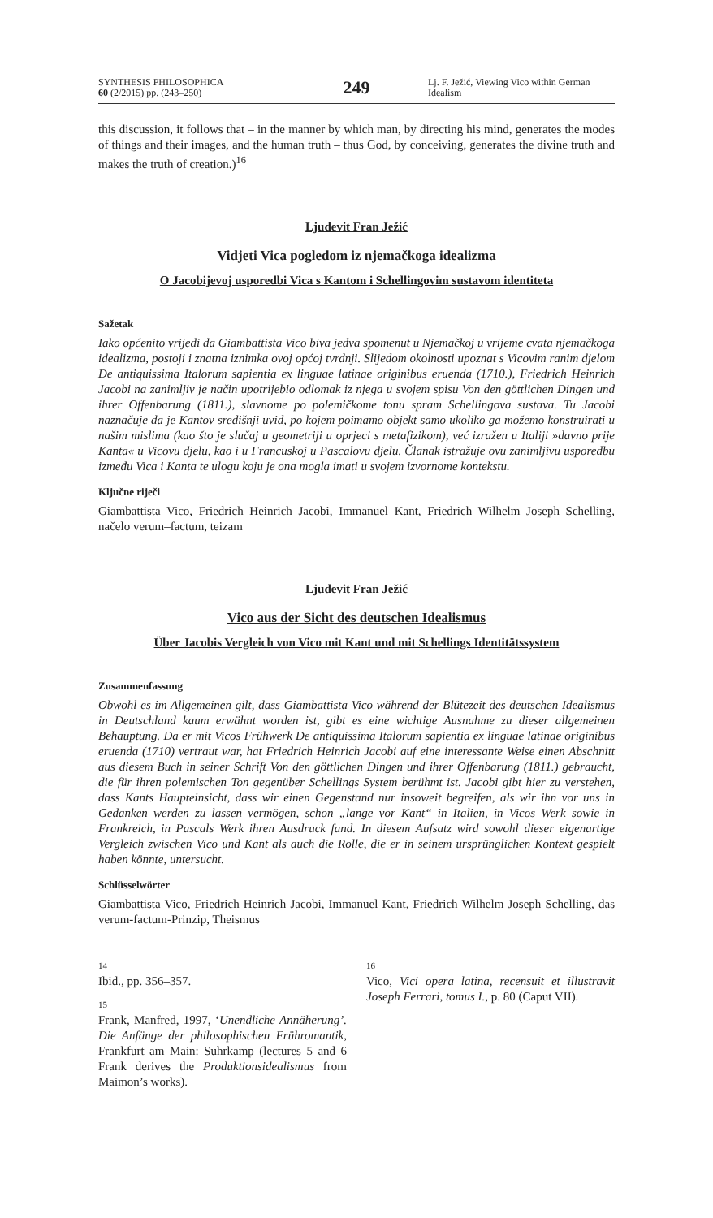SYNTHESIS PHILOSOPHICA
60 (2/2015) pp. (243–250)
249
Lj. F. Ježić, Viewing Vico within German Idealism
this discussion, it follows that – in the manner by which man, by directing his mind, generates the modes of things and their images, and the human truth – thus God, by conceiving, generates the divine truth and makes the truth of creation.)<sup>16</sup>
Ljudevit Fran Ježić
Vidjeti Vica pogledom iz njemačkoga idealizma
O Jacobijevoj usporedbi Vica s Kantom i Schellingovim sustavom identiteta
Sažetak
Iako općenito vrijedi da Giambattista Vico biva jedva spomenut u Njemačkoj u vrijeme cvata njemačkoga idealizma, postoji i znatna iznimka ovoj općoj tvrdnji. Slijedom okolnosti upoznat s Vicovim ranim djelom De antiquissima Italorum sapientia ex linguae latinae originibus eruenda (1710.), Friedrich Heinrich Jacobi na zanimljiv je način upotrijebio odlomak iz njega u svojem spisu Von den göttlichen Dingen und ihrer Offenbarung (1811.), slavnome po polemičkome tonu spram Schellingova sustava. Tu Jacobi naznačuje da je Kantov središnji uvid, po kojem poimamo objekt samo ukoliko ga možemo konstruirati u našim mislima (kao što je slučaj u geometriji u oprjeci s metafizikom), već izražen u Italiji »davno prije Kanta« u Vicovu djelu, kao i u Francuskoj u Pascalovu djelu. Članak istražuje ovu zanimljivu usporedbu između Vica i Kanta te ulogu koju je ona mogla imati u svojem izvornome kontekstu.
Ključne riječi
Giambattista Vico, Friedrich Heinrich Jacobi, Immanuel Kant, Friedrich Wilhelm Joseph Schelling, načelo verum–factum, teizam
Ljudevit Fran Ježić
Vico aus der Sicht des deutschen Idealismus
Über Jacobis Vergleich von Vico mit Kant und mit Schellings Identitätssystem
Zusammenfassung
Obwohl es im Allgemeinen gilt, dass Giambattista Vico während der Blütezeit des deutschen Idealismus in Deutschland kaum erwähnt worden ist, gibt es eine wichtige Ausnahme zu dieser allgemeinen Behauptung. Da er mit Vicos Frühwerk De antiquissima Italorum sapientia ex linguae latinae originibus eruenda (1710) vertraut war, hat Friedrich Heinrich Jacobi auf eine interessante Weise einen Abschnitt aus diesem Buch in seiner Schrift Von den göttlichen Dingen und ihrer Offenbarung (1811.) gebraucht, die für ihren polemischen Ton gegenüber Schellings System berühmt ist. Jacobi gibt hier zu verstehen, dass Kants Haupteinsicht, dass wir einen Gegenstand nur insoweit begreifen, als wir ihn vor uns in Gedanken werden zu lassen vermögen, schon „lange vor Kant“ in Italien, in Vicos Werk sowie in Frankreich, in Pascals Werk ihren Ausdruck fand. In diesem Aufsatz wird sowohl dieser eigenartige Vergleich zwischen Vico und Kant als auch die Rolle, die er in seinem ursprünglichen Kontext gespielt haben könnte, untersucht.
Schlüsselwörter
Giambattista Vico, Friedrich Heinrich Jacobi, Immanuel Kant, Friedrich Wilhelm Joseph Schelling, das verum-factum-Prinzip, Theismus
14
Ibid., pp. 356–357.
15
Frank, Manfred, 1997, ‘Unendliche Annäherung’. Die Anfänge der philosophischen Frühromantik, Frankfurt am Main: Suhrkamp (lectures 5 and 6 Frank derives the Produktionsidealismus from Maimon’s works).
16
Vico, Vici opera latina, recensuit et illustravit Joseph Ferrari, tomus I., p. 80 (Caput VII).